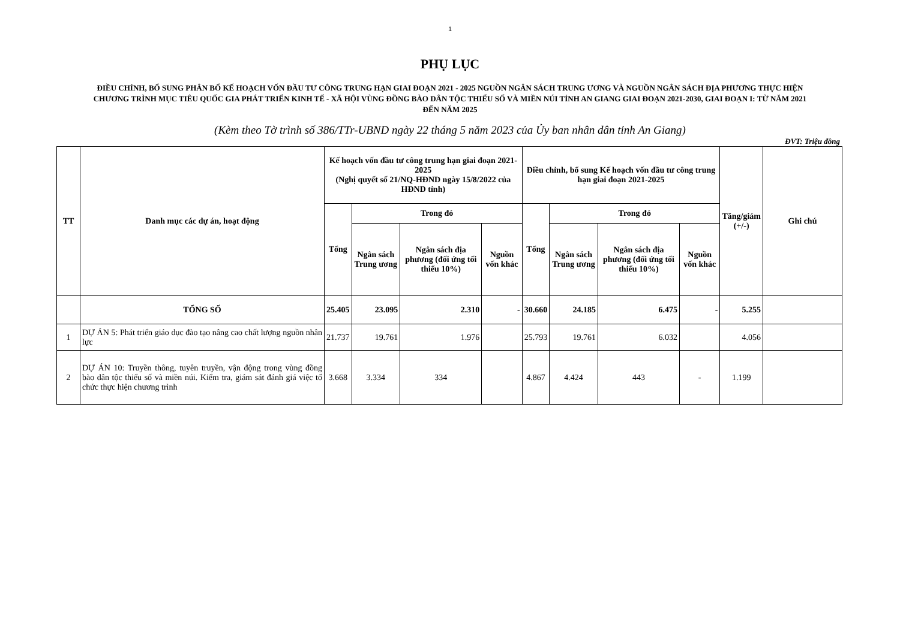1
PHỤ LỤC
ĐIỀU CHỈNH, BỔ SUNG PHÂN BỔ KẾ HOẠCH VỐN ĐẦU TƯ CÔNG TRUNG HẠN GIAI ĐOẠN 2021 - 2025 NGUỒN NGÂN SÁCH TRUNG ƯƠNG VÀ NGUỒN NGÂN SÁCH ĐỊA PHƯƠNG THỰC HIỆN CHƯƠNG TRÌNH MỤC TIÊU QUỐC GIA PHÁT TRIỂN KINH TẾ - XÃ HỘI VÙNG ĐỒNG BÀO DÂN TỘC THIỂU SỐ VÀ MIỀN NÚI TỈNH AN GIANG GIAI ĐOẠN 2021-2030, GIAI ĐOẠN I: TỪ NĂM 2021 ĐẾN NĂM 2025
(Kèm theo Tờ trình số 386/TTr-UBND ngày 22 tháng 5 năm 2023 của Ủy ban nhân dân tỉnh An Giang)
ĐVT: Triệu đồng
| TT | Danh mục các dự án, hoạt động | Kế hoạch vốn đầu tư công trung hạn giai đoạn 2021-2025 (Nghị quyết số 21/NQ-HĐND ngày 15/8/2022 của HĐND tỉnh) | | | | Điều chỉnh, bổ sung Kế hoạch vốn đầu tư công trung hạn giai đoạn 2021-2025 | | | | Tăng/giảm (+/-) | Ghi chú |
| --- | --- | --- | --- | --- | --- | --- | --- | --- | --- | --- | --- |
| | | Tổng | Trong đó | | | Tổng | Trong đó | | | | |
| | | | Ngân sách Trung ương | Ngân sách địa phương (đối ứng tối thiểu 10%) | Nguồn vốn khác | | Ngân sách Trung ương | Ngân sách địa phương (đối ứng tối thiểu 10%) | Nguồn vốn khác | | |
| | TỔNG SỐ | 25.405 | 23.095 | 2.310 | - | 30.660 | 24.185 | 6.475 | - | 5.255 | |
| 1 | DỰ ÁN 5: Phát triển giáo dục đào tạo nâng cao chất lượng nguồn nhân lực | 21.737 | 19.761 | 1.976 | | 25.793 | 19.761 | 6.032 | | 4.056 | |
| 2 | DỰ ÁN 10: Truyền thông, tuyên truyền, vận động trong vùng đồng bào dân tộc thiểu số và miền núi. Kiểm tra, giám sát đánh giá việc tổ chức thực hiện chương trình | 3.668 | 3.334 | 334 | | 4.867 | 4.424 | 443 | - | 1.199 | |